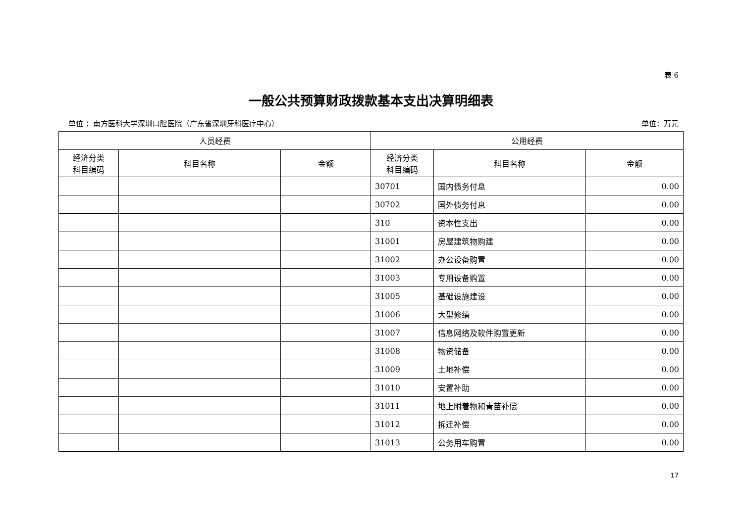表 6
一般公共预算财政拨款基本支出决算明细表
单位 ：南方医科大学深圳口腔医院（广东省深圳牙科医疗中心） 单位：万元
| 人员经费 | | | 公用经费 | | |
| --- | --- | --- | --- | --- | --- |
| 经济分类 科目编码 | 科目名称 | 金额 | 经济分类 科目编码 | 科目名称 | 金额 |
| | | | 30701 | 国内债务付息 | 0.00 |
| | | | 30702 | 国外债务付息 | 0.00 |
| | | | 310 | 资本性支出 | 0.00 |
| | | | 31001 | 房屋建筑物购建 | 0.00 |
| | | | 31002 | 办公设备购置 | 0.00 |
| | | | 31003 | 专用设备购置 | 0.00 |
| | | | 31005 | 基础设施建设 | 0.00 |
| | | | 31006 | 大型修缮 | 0.00 |
| | | | 31007 | 信息网络及软件购置更新 | 0.00 |
| | | | 31008 | 物资储备 | 0.00 |
| | | | 31009 | 土地补偿 | 0.00 |
| | | | 31010 | 安置补助 | 0.00 |
| | | | 31011 | 地上附着物和青苗补偿 | 0.00 |
| | | | 31012 | 拆迁补偿 | 0.00 |
| | | | 31013 | 公务用车购置 | 0.00 |
17